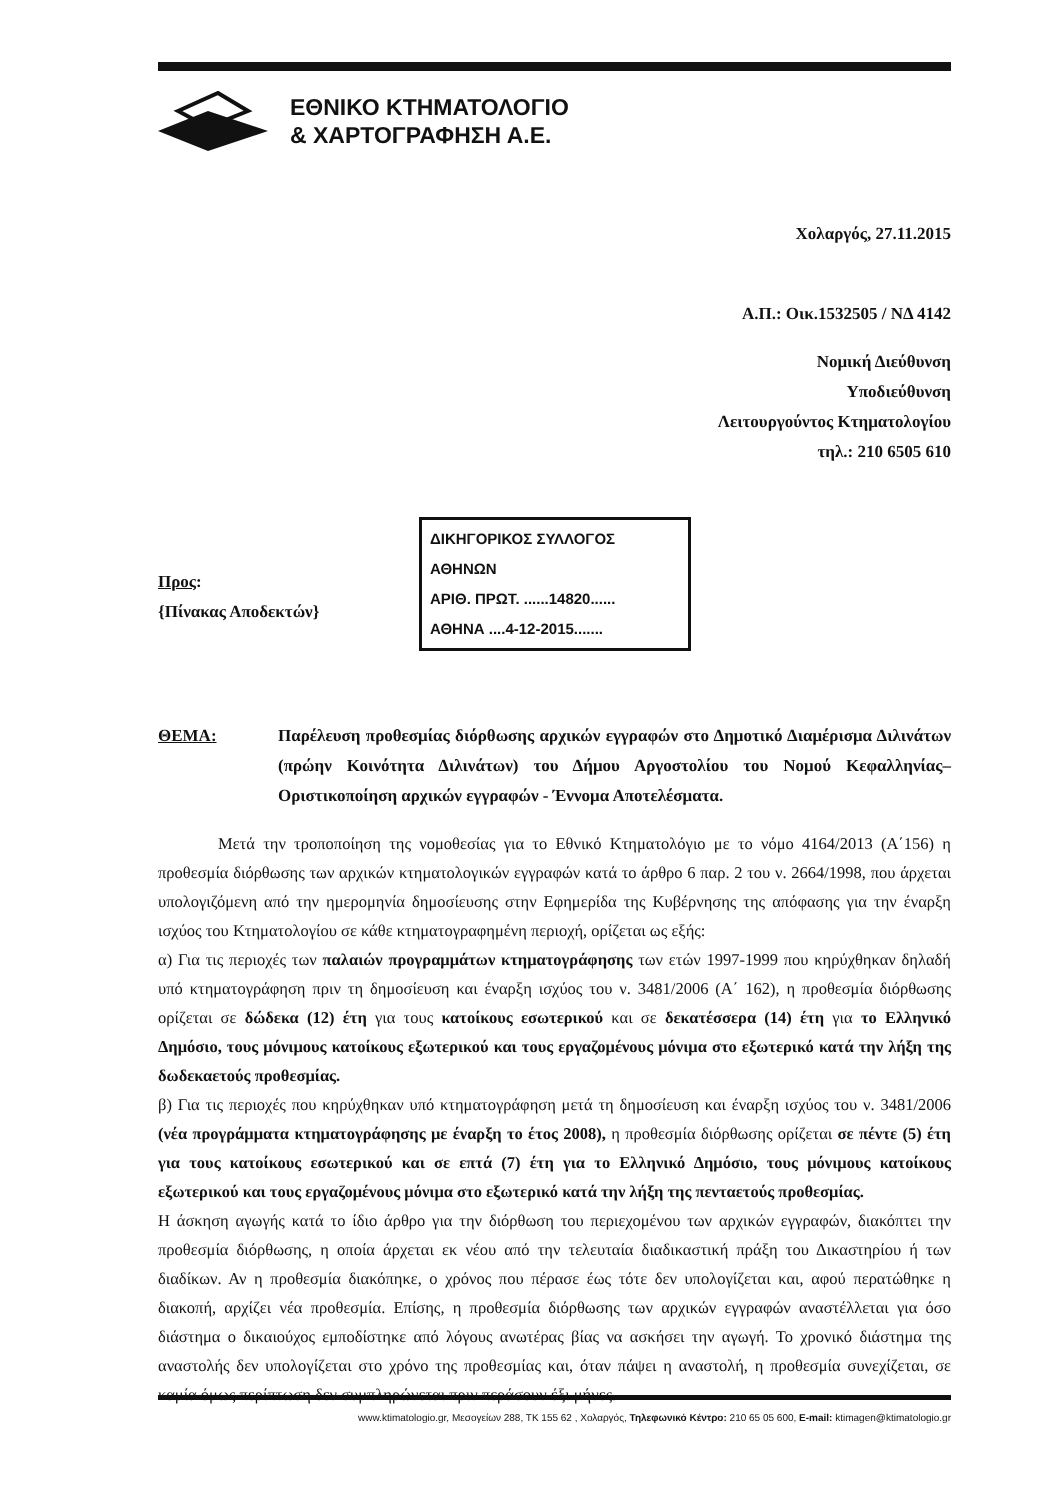ΕΘΝΙΚΟ ΚΤΗΜΑΤΟΛΟΓΙΟ
& ΧΑΡΤΟΓΡΑΦΗΣΗ Α.Ε.
Χολαργός, 27.11.2015
Α.Π.: Οικ.1532505 / ΝΔ 4142
Νομική Διεύθυνση
Υποδιεύθυνση
Λειτουργούντος Κτηματολογίου
τηλ.: 210 6505 610
Προς:
{Πίνακας Αποδεκτών}
ΔΙΚΗΓΟΡΙΚΟΣ ΣΥΛΛΟΓΟΣ ΑΘΗΝΩΝ
ΑΡΙΘ. ΠΡΩΤ. ......14820......
ΑΘΗΝΑ ....4-12-2015.......
ΘΕΜΑ: Παρέλευση προθεσμίας διόρθωσης αρχικών εγγραφών στο Δημοτικό Διαμέρισμα Διλινάτων (πρώην Κοινότητα Διλινάτων) του Δήμου Αργοστολίου του Νομού Κεφαλληνίας– Οριστικοποίηση αρχικών εγγραφών - Έννομα Αποτελέσματα.
Μετά την τροποποίηση της νομοθεσίας για το Εθνικό Κτηματολόγιο με το νόμο 4164/2013 (Α΄156) η προθεσμία διόρθωσης των αρχικών κτηματολογικών εγγραφών κατά το άρθρο 6 παρ. 2 του ν. 2664/1998, που άρχεται υπολογιζόμενη από την ημερομηνία δημοσίευσης στην Εφημερίδα της Κυβέρνησης της απόφασης για την έναρξη ισχύος του Κτηματολογίου σε κάθε κτηματογραφημένη περιοχή, ορίζεται ως εξής:
α) Για τις περιοχές των παλαιών προγραμμάτων κτηματογράφησης των ετών 1997-1999 που κηρύχθηκαν δηλαδή υπό κτηματογράφηση πριν τη δημοσίευση και έναρξη ισχύος του ν. 3481/2006 (Α΄ 162), η προθεσμία διόρθωσης ορίζεται σε δώδεκα (12) έτη για τους κατοίκους εσωτερικού και σε δεκατέσσερα (14) έτη για το Ελληνικό Δημόσιο, τους μόνιμους κατοίκους εξωτερικού και τους εργαζομένους μόνιμα στο εξωτερικό κατά την λήξη της δωδεκαετούς προθεσμίας.
β) Για τις περιοχές που κηρύχθηκαν υπό κτηματογράφηση μετά τη δημοσίευση και έναρξη ισχύος του ν. 3481/2006 (νέα προγράμματα κτηματογράφησης με έναρξη το έτος 2008), η προθεσμία διόρθωσης ορίζεται σε πέντε (5) έτη για τους κατοίκους εσωτερικού και σε επτά (7) έτη για το Ελληνικό Δημόσιο, τους μόνιμους κατοίκους εξωτερικού και τους εργαζομένους μόνιμα στο εξωτερικό κατά την λήξη της πενταετούς προθεσμίας.
Η άσκηση αγωγής κατά το ίδιο άρθρο για την διόρθωση του περιεχομένου των αρχικών εγγραφών, διακόπτει την προθεσμία διόρθωσης, η οποία άρχεται εκ νέου από την τελευταία διαδικαστική πράξη του Δικαστηρίου ή των διαδίκων. Αν η προθεσμία διακόπηκε, ο χρόνος που πέρασε έως τότε δεν υπολογίζεται και, αφού περατώθηκε η διακοπή, αρχίζει νέα προθεσμία. Επίσης, η προθεσμία διόρθωσης των αρχικών εγγραφών αναστέλλεται για όσο διάστημα ο δικαιούχος εμποδίστηκε από λόγους ανωτέρας βίας να ασκήσει την αγωγή. Το χρονικό διάστημα της αναστολής δεν υπολογίζεται στο χρόνο της προθεσμίας και, όταν πάψει η αναστολή, η προθεσμία συνεχίζεται, σε καμία όμως περίπτωση δεν συμπληρώνεται πριν περάσουν έξι μήνες.
www.ktimatologio.gr, Μεσογείων 288, ΤΚ 155 62 , Χολαργός, Τηλεφωνικό Κέντρο: 210 65 05 600, E-mail: ktimagen@ktimatologio.gr